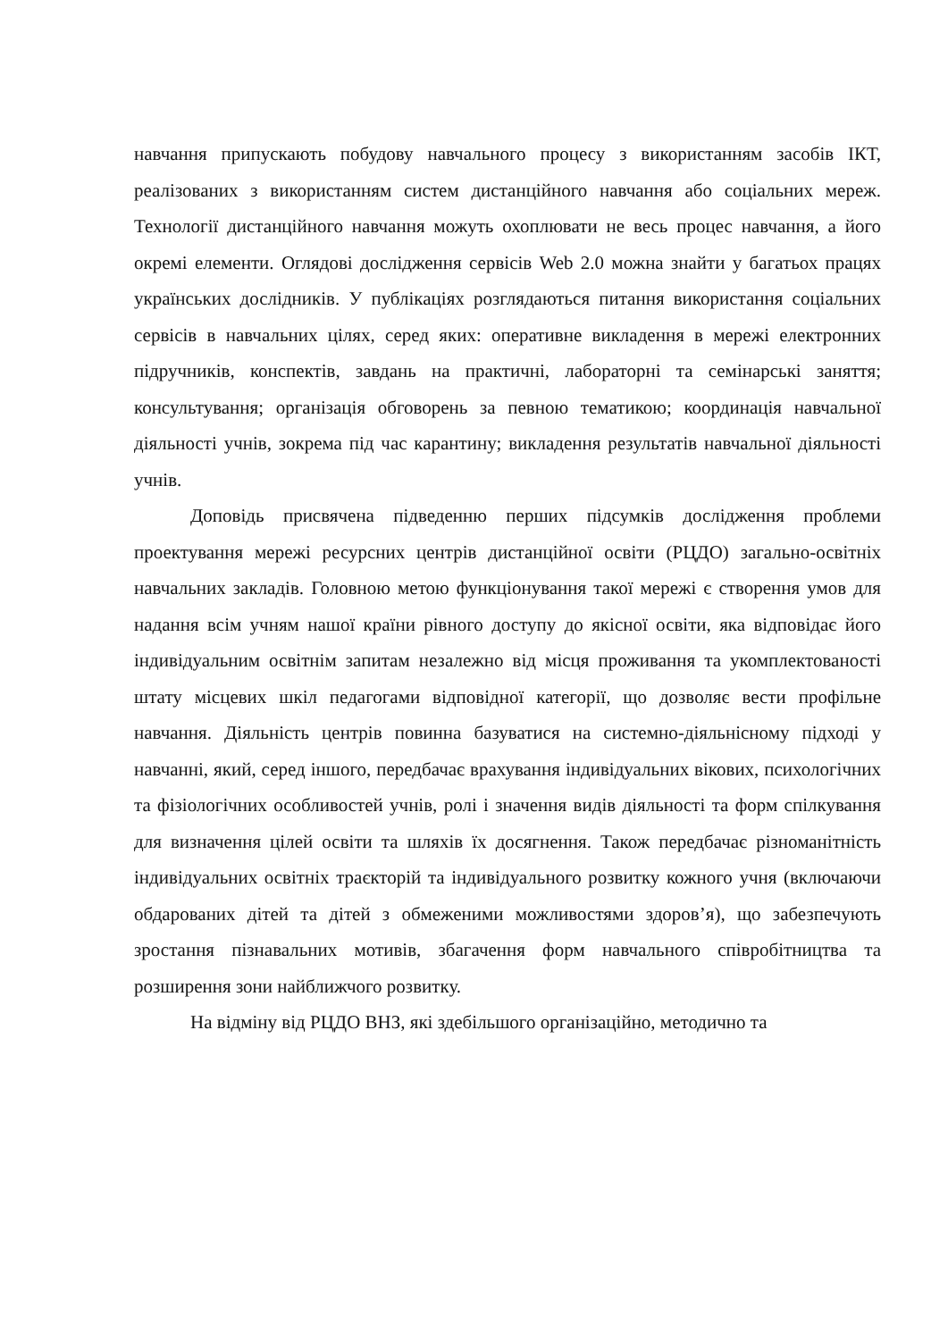навчання припускають побудову навчального процесу з використанням засобів ІКТ, реалізованих з використанням систем дистанційного навчання або соціальних мереж. Технології дистанційного навчання можуть охоплювати не весь процес навчання, а його окремі елементи. Оглядові дослідження сервісів Web 2.0 можна знайти у багатьох працях українських дослідників. У публікаціях розглядаються питання використання соціальних сервісів в навчальних цілях, серед яких: оперативне викладення в мережі електронних підручників, конспектів, завдань на практичні, лабораторні та семінарські заняття; консультування; організація обговорень за певною тематикою; координація навчальної діяльності учнів, зокрема під час карантину; викладення результатів навчальної діяльності учнів.
Доповідь присвячена підведенню перших підсумків дослідження проблеми проектування мережі ресурсних центрів дистанційної освіти (РЦДО) загально-освітніх навчальних закладів. Головною метою функціонування такої мережі є створення умов для надання всім учням нашої країни рівного доступу до якісної освіти, яка відповідає його індивідуальним освітнім запитам незалежно від місця проживання та укомплектованості штату місцевих шкіл педагогами відповідної категорії, що дозволяє вести профільне навчання. Діяльність центрів повинна базуватися на системно-діяльнісному підході у навчанні, який, серед іншого, передбачає врахування індивідуальних вікових, психологічних та фізіологічних особливостей учнів, ролі і значення видів діяльності та форм спілкування для визначення цілей освіти та шляхів їх досягнення. Також передбачає різноманітність індивідуальних освітніх траєкторій та індивідуального розвитку кожного учня (включаючи обдарованих дітей та дітей з обмеженими можливостями здоров’я), що забезпечують зростання пізнавальних мотивів, збагачення форм навчального співробітництва та розширення зони найближчого розвитку.
На відміну від РЦДО ВНЗ, які здебільшого організаційно, методично та